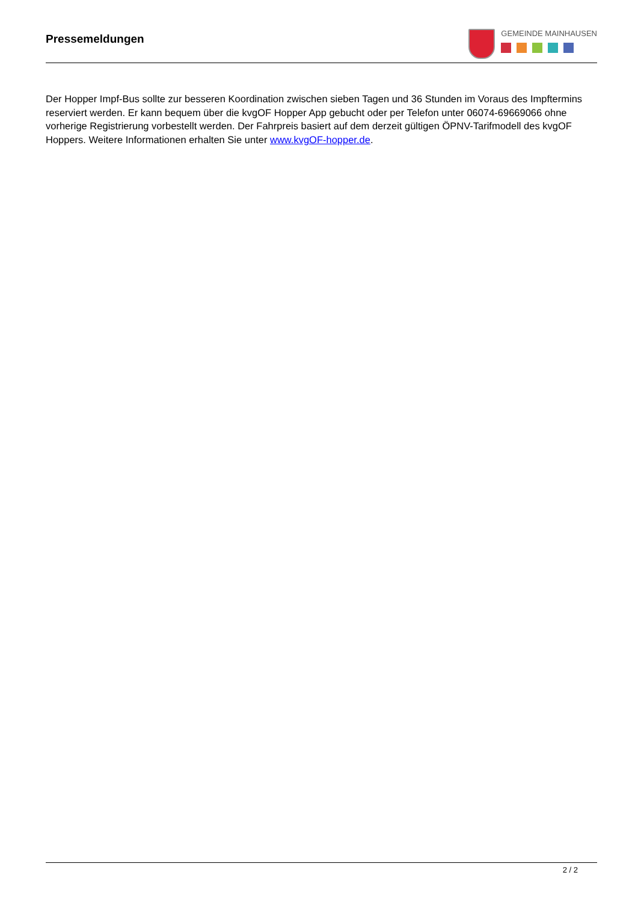Pressemeldungen
GEMEINDE MAINHAUSEN
Der Hopper Impf-Bus sollte zur besseren Koordination zwischen sieben Tagen und 36 Stunden im Voraus des Impftermins reserviert werden. Er kann bequem über die kvgOF Hopper App gebucht oder per Telefon unter 06074-69669066 ohne vorherige Registrierung vorbestellt werden. Der Fahrpreis basiert auf dem derzeit gültigen ÖPNV-Tarifmodell des kvgOF Hoppers. Weitere Informationen erhalten Sie unter www.kvgOF-hopper.de.
2 / 2